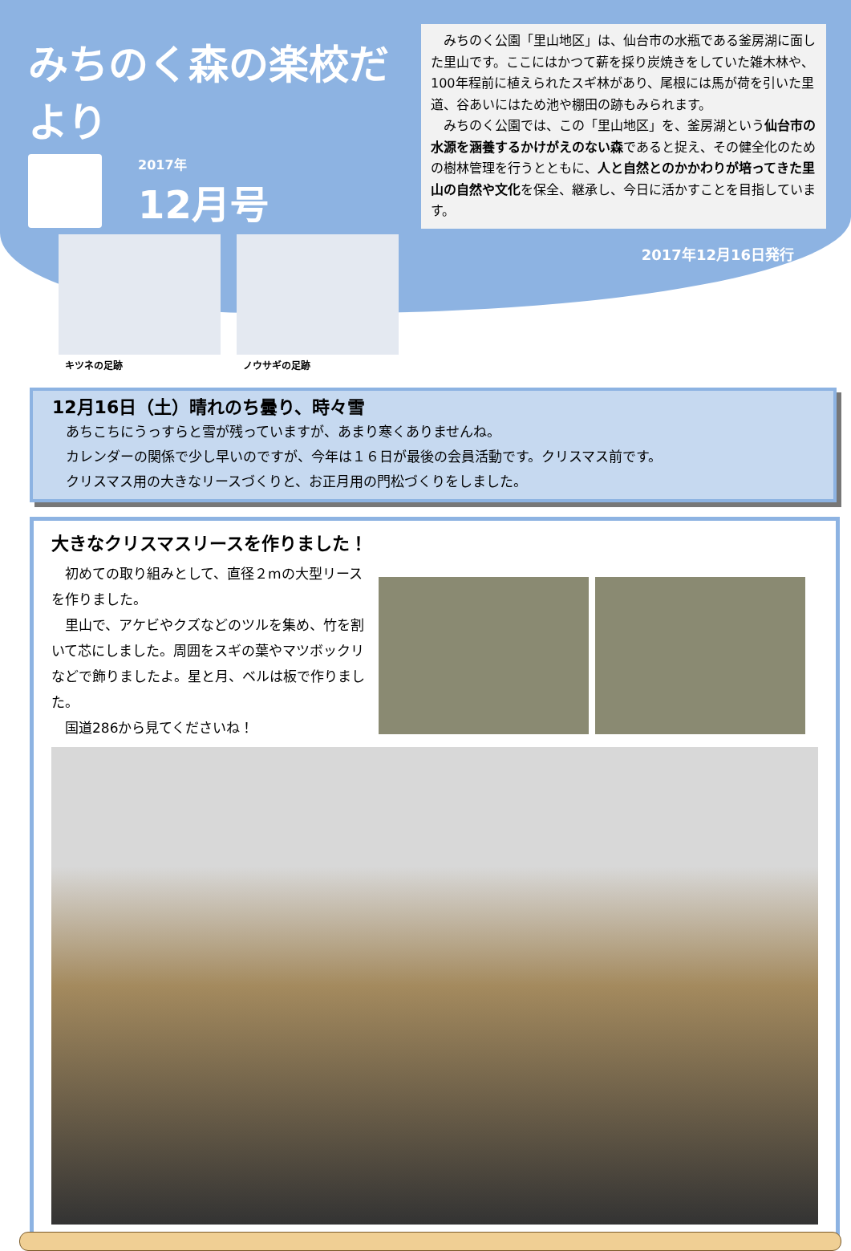みちのく森の楽校だより
2017年
12月号
キツネの足跡 ノウサギの足跡
　みちのく公園「里山地区」は、仙台市の水瓶である釜房湖に面した里山です。ここにはかつて薪を採り炭焼きをしていた雑木林や、100年程前に植えられたスギ林があり、尾根には馬が荷を引いた里道、谷あいにはため池や棚田の跡もみられます。
　みちのく公園では、この「里山地区」を、釜房湖という仙台市の水源を涵養するかけがえのない森であると捉え、その健全化のための樹林管理を行うとともに、人と自然とのかかわりが培ってきた里山の自然や文化を保全、継承し、今日に活かすことを目指しています。
2017年12月16日発行
12月16日（土）晴れのち曇り、時々雪
　あちこちにうっすらと雪が残っていますが、あまり寒くありませんね。
　カレンダーの関係で少し早いのですが、今年は１６日が最後の会員活動です。クリスマス前です。
　クリスマス用の大きなリースづくりと、お正月用の門松づくりをしました。
大きなクリスマスリースを作りました！
　初めての取り組みとして、直径２mの大型リースを作りました。
　里山で、アケビやクズなどのツルを集め、竹を割いて芯にしました。周囲をスギの葉やマツボックリなどで飾りましたよ。星と月、ベルは板で作りました。
　国道286から見てくださいね！